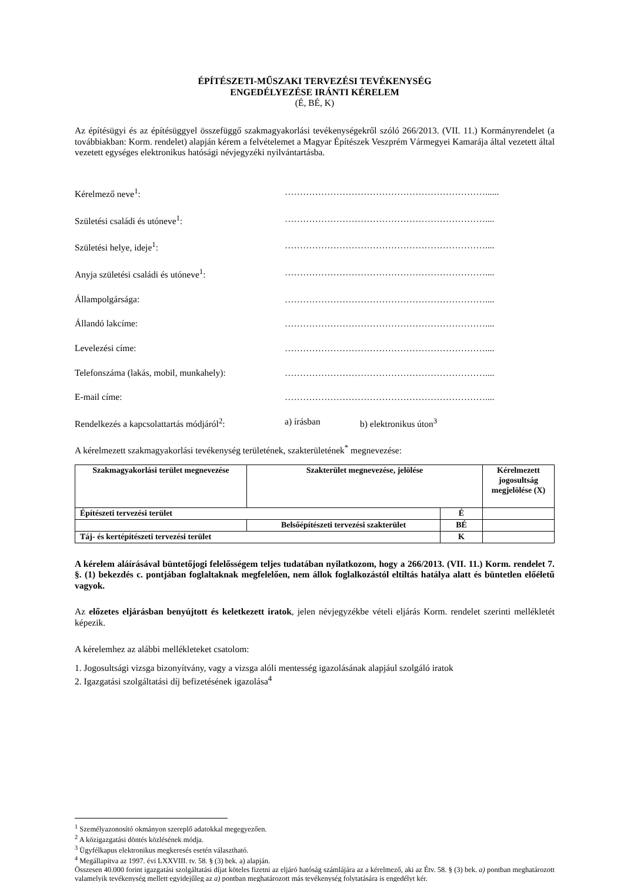ÉPÍTÉSZETI-MŰSZAKI TERVEZÉSI TEVÉKENYSÉG
ENGEDÉLYEZÉSE IRÁNTI KÉRELEM
(É, BÉ, K)
Az építésügyi és az építésüggyel összefüggő szakmagyakorlási tevékenységekről szóló 266/2013. (VII. 11.) Kormányrendelet (a továbbiakban: Korm. rendelet) alapján kérem a felvételemet a Magyar Építészek Veszprém Vármegyei Kamarája által vezetett által vezetett egységes elektronikus hatósági névjegyzéki nyilvántartásba.
Kérelmező neve<sup>1</sup>: …………………………………………………………......
Születési családi és utóneve<sup>1</sup>: …………………………………………………………....
Születési helye, ideje<sup>1</sup>: …………………………………………………………....
Anyja születési családi és utóneve<sup>1</sup>: …………………………………………………………....
Állampolgársága: …………………………………………………………....
Állandó lakcíme: …………………………………………………………....
Levelezési címe: …………………………………………………………....
Telefonszáma (lakás, mobil, munkahely): …………………………………………………………....
E-mail címe: …………………………………………………………....
Rendelkezés a kapcsolattartás módjáról<sup>2</sup>: a) írásban b) elektronikus úton<sup>3</sup>
A kérelmezett szakmagyakorlási tevékenység területének, szakterületének<sup>*</sup> megnevezése:
| Szakmagyakorlási terület megnevezése | Szakterület megnevezése, jelölése | | Kérelmezett jogosultság megjelölése (X) |
| --- | --- | --- | --- |
| Építészeti tervezési terület | | É | |
| | Belsőépítészeti tervezési szakterület | BÉ | |
| Táj- és kertépítészeti tervezési terület | | K | |
A kérelem aláírásával büntetőjogi felelősségem teljes tudatában nyilatkozom, hogy a 266/2013. (VII. 11.) Korm. rendelet 7. §. (1) bekezdés c. pontjában foglaltaknak megfelelően, nem állok foglalkozástól eltiltás hatálya alatt és büntetlen előéletű vagyok.
Az előzetes eljárásban benyújtott és keletkezett iratok, jelen névjegyzékbe vételi eljárás Korm. rendelet szerinti mellékletét képezik.
A kérelemhez az alábbi mellékleteket csatolom:
1. Jogosultsági vizsga bizonyítvány, vagy a vizsga alóli mentesség igazolásának alapjául szolgáló iratok
2. Igazgatási szolgáltatási díj befizetésének igazolása<sup>4</sup>
<sup>1</sup> Személyazonosító okmányon szereplő adatokkal megegyezően.
<sup>2</sup> A közigazgatási döntés közlésének módja.
<sup>3</sup> Ügyfélkapus elektronikus megkeresés esetén választható.
<sup>4</sup> Megállapítva az 1997. évi LXXVIII. tv. 58. § (3) bek. a) alapján.
Összesen 40.000 forint igazgatási szolgáltatási díjat köteles fizetni az eljáró hatóság számlájára az a kérelmező, aki az Étv. 58. § (3) bek. a) pontban meghatározott valamelyik tevékenység mellett egyidejűleg az a) pontban meghatározott más tevékenység folytatására is engedélyt kér.